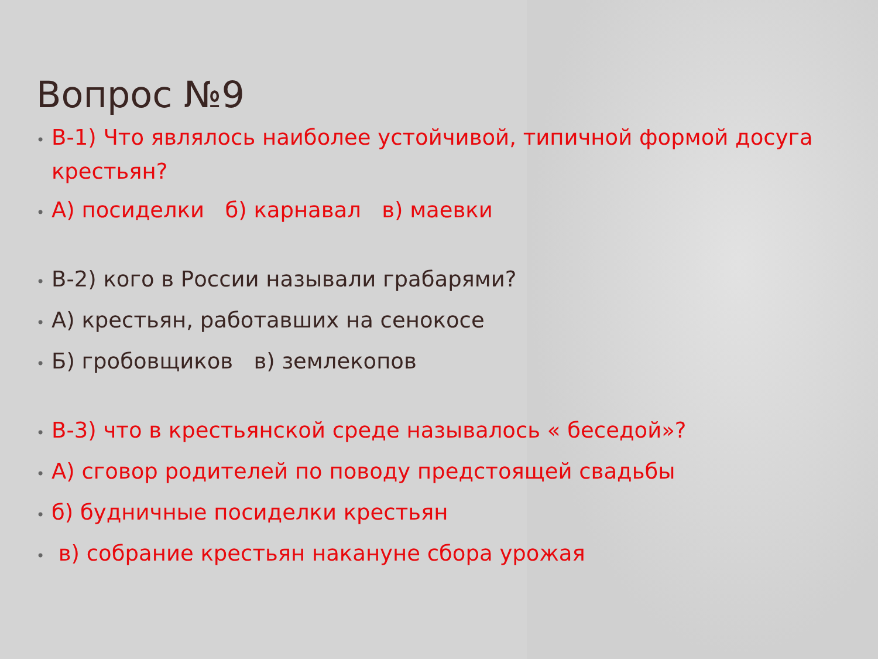Вопрос №9
• В-1) Что являлось наиболее устойчивой, типичной формой досуга крестьян?
• А) посиделки б) карнавал в) маевки
• В-2) кого в России называли грабарями?
• А) крестьян, работавших на сенокосе
• Б) гробовщиков в) землекопов
• В-3) что в крестьянской среде называлось « беседой»?
• А) сговор родителей по поводу предстоящей свадьбы
• б) будничные посиделки крестьян
• в) собрание крестьян накануне сбора урожая